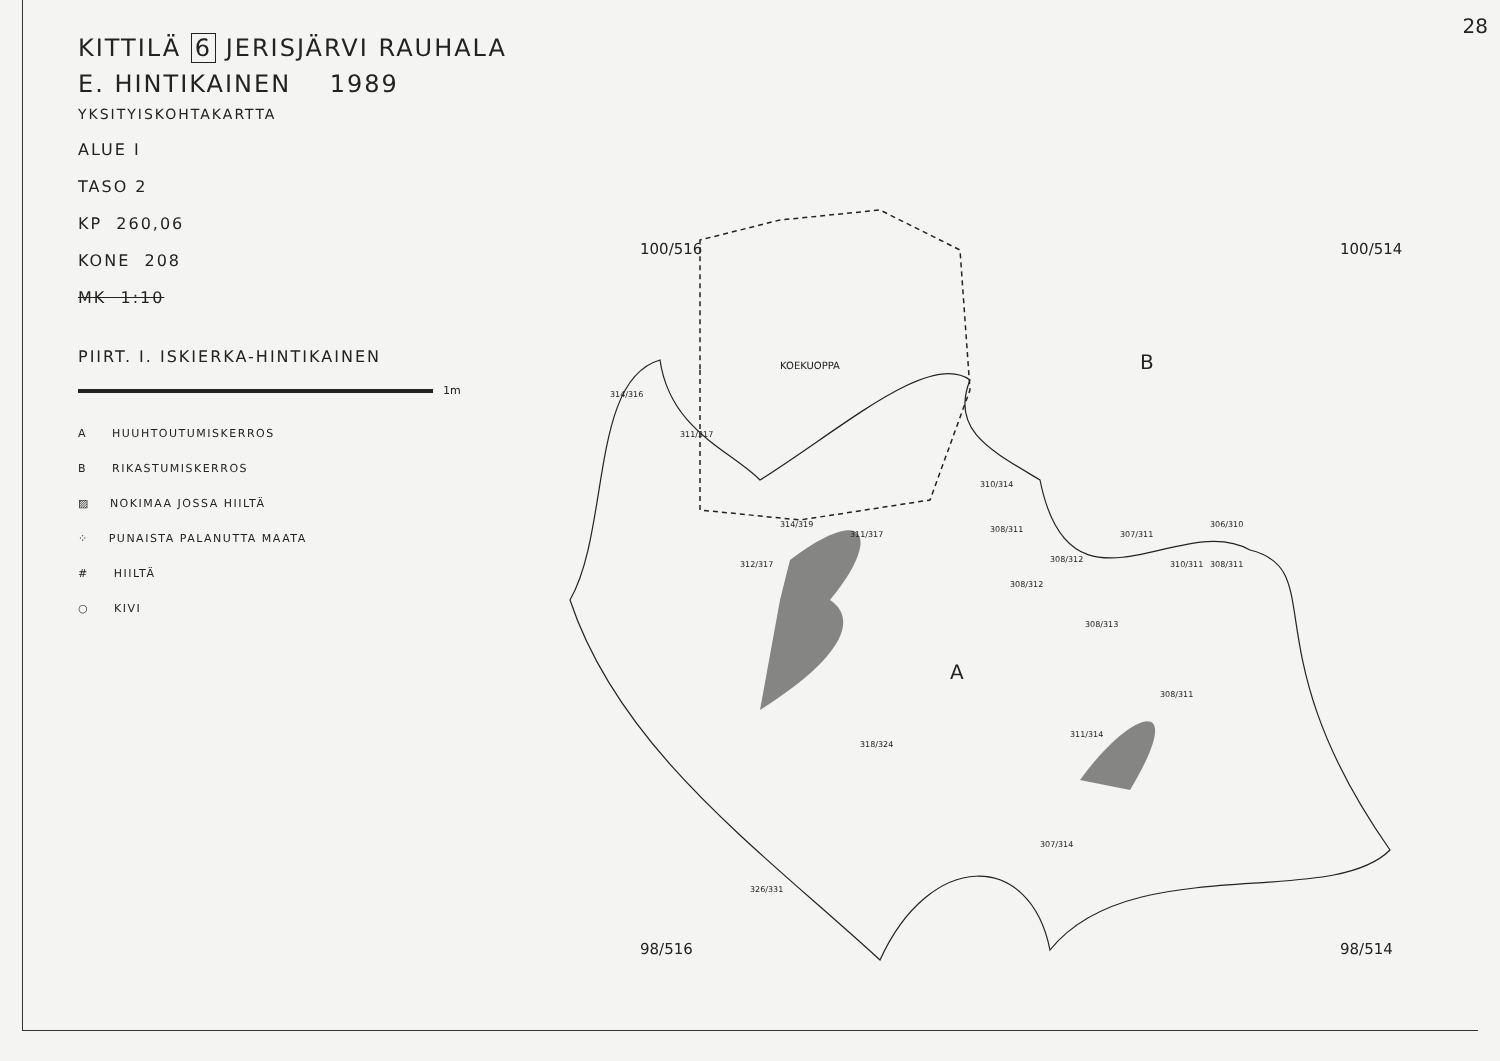28
KITTILÄ 6 JERISJÄRVI RAUHALA
E. HINTIKAINEN 1989
YKSITYISKOHTAKARTTA
ALUE I
TASO 2
KP 260,06
KONE 208
MK 1:10
PIIRT. I. ISKIERKA-HINTIKAINEN
1m
A HUUHTOUTUMISKERROS
B RIKASTUMISKERROS
▨ NOKIMAA JOSSA HIILTÄ
⁘ PUNAISTA PALANUTTA MAATA
# HIILTÄ
○ KIVI
100/516 100/514
98/516 98/514
KOEKUOPPA B
A
314/316
311/317
312/317
314/319
311/317
310/314
308/311
308/312
308/312
307/311
310/311 308/311
306/310
308/313
308/311
311/314
307/314
318/324
326/331